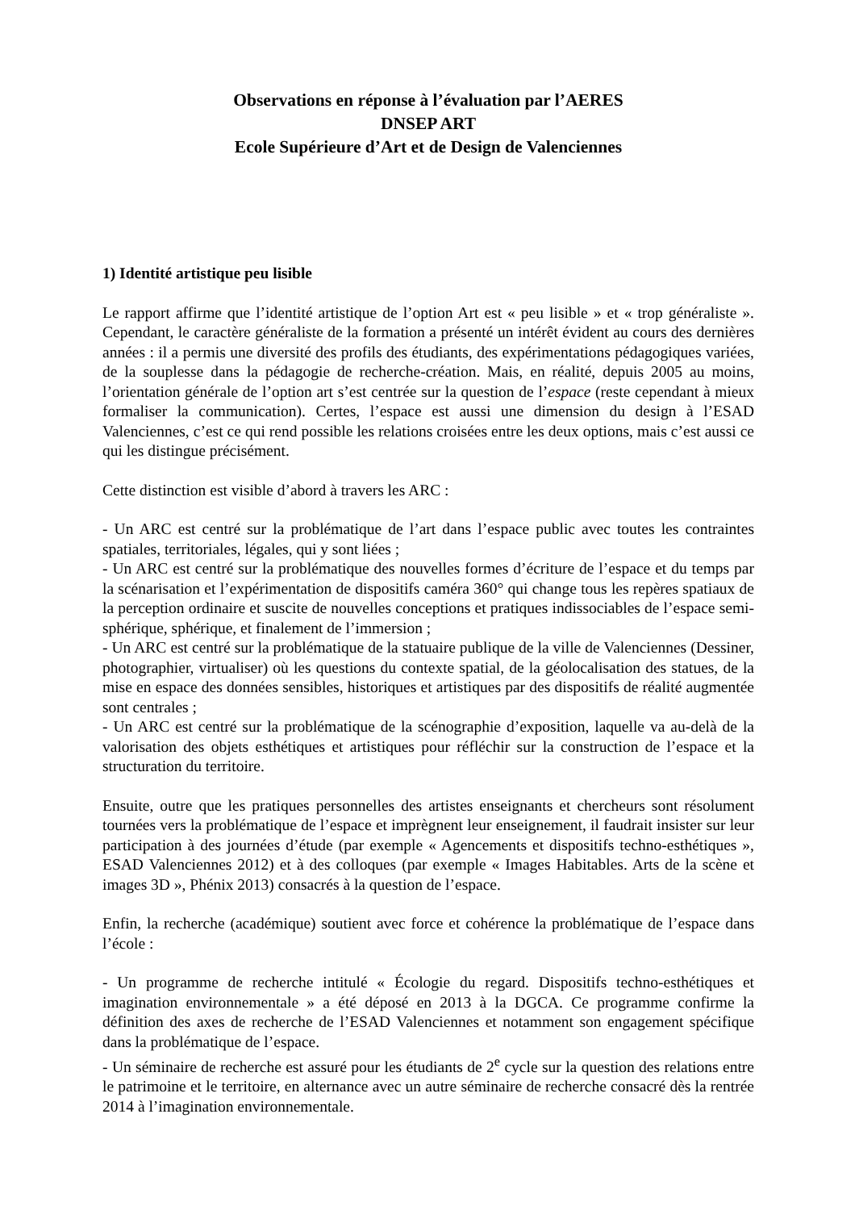Observations en réponse à l’évaluation par l’AERES
DNSEP ART
Ecole Supérieure d’Art et de Design de Valenciennes
1) Identité artistique peu lisible
Le rapport affirme que l’identité artistique de l’option Art est « peu lisible » et « trop généraliste ». Cependant, le caractère généraliste de la formation a présenté un intérêt évident au cours des dernières années : il a permis une diversité des profils des étudiants, des expérimentations pédagogiques variées, de la souplesse dans la pédagogie de recherche-création. Mais, en réalité, depuis 2005 au moins, l’orientation générale de l’option art s’est centrée sur la question de l’espace (reste cependant à mieux formaliser la communication). Certes, l’espace est aussi une dimension du design à l’ESAD Valenciennes, c’est ce qui rend possible les relations croisées entre les deux options, mais c’est aussi ce qui les distingue précisément.
Cette distinction est visible d’abord à travers les ARC :
- Un ARC est centré sur la problématique de l’art dans l’espace public avec toutes les contraintes spatiales, territoriales, légales, qui y sont liées ;
- Un ARC est centré sur la problématique des nouvelles formes d’écriture de l’espace et du temps par la scénarisation et l’expérimentation de dispositifs caméra 360° qui change tous les repères spatiaux de la perception ordinaire et suscite de nouvelles conceptions et pratiques indissociables de l’espace semi-sphérique, sphérique, et finalement de l’immersion ;
- Un ARC est centré sur la problématique de la statuaire publique de la ville de Valenciennes (Dessiner, photographier, virtualiser) où les questions du contexte spatial, de la géolocalisation des statues, de la mise en espace des données sensibles, historiques et artistiques par des dispositifs de réalité augmentée sont centrales ;
- Un ARC est centré sur la problématique de la scénographie d’exposition, laquelle va au-delà de la valorisation des objets esthétiques et artistiques pour réfléchir sur la construction de l’espace et la structuration du territoire.
Ensuite, outre que les pratiques personnelles des artistes enseignants et chercheurs sont résolument tournées vers la problématique de l’espace et imprègnent leur enseignement, il faudrait insister sur leur participation à des journées d’étude (par exemple « Agencements et dispositifs techno-esthétiques », ESAD Valenciennes 2012) et à des colloques (par exemple « Images Habitables. Arts de la scène et images 3D », Phénix 2013) consacrés à la question de l’espace.
Enfin, la recherche (académique) soutient avec force et cohérence la problématique de l’espace dans l’école :
- Un programme de recherche intitulé « Écologie du regard. Dispositifs techno-esthétiques et imagination environnementale » a été déposé en 2013 à la DGCA. Ce programme confirme la définition des axes de recherche de l’ESAD Valenciennes et notamment son engagement spécifique dans la problématique de l’espace.
- Un séminaire de recherche est assuré pour les étudiants de 2<sup>e</sup> cycle sur la question des relations entre le patrimoine et le territoire, en alternance avec un autre séminaire de recherche consacré dès la rentrée 2014 à l’imagination environnementale.